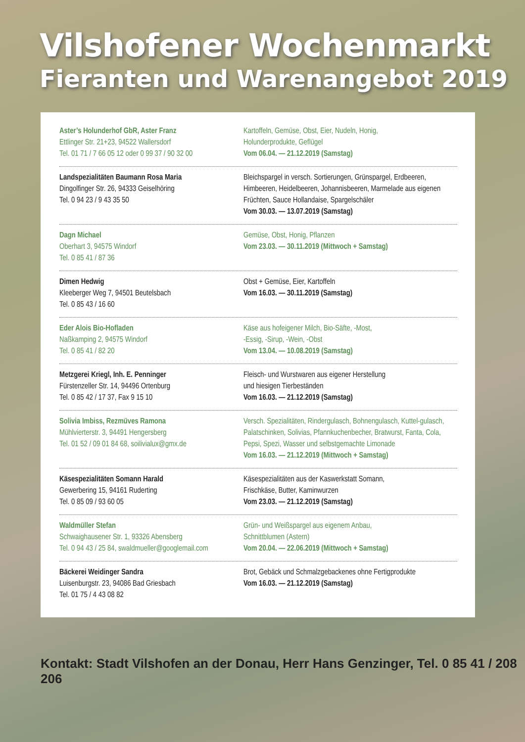Vilshofener Wochenmarkt
Fieranten und Warenangebot 2019
Aster’s Holunderhof GbR, Aster Franz
Ettlinger Str. 21+23, 94522 Wallersdorf
Tel. 01 71 / 7 66 05 12 oder 0 99 37 / 90 32 00
Kartoffeln, Gemüse, Obst, Eier, Nudeln, Honig,
Holunderprodukte, Geflügel
Vom 06.04. — 21.12.2019 (Samstag)
Landspezialitäten Baumann Rosa Maria
Dingolfinger Str. 26, 94333 Geiselhöring
Tel. 0 94 23 / 9 43 35 50
Bleichspargel in versch. Sortierungen, Grünspargel, Erdbeeren, Himbeeren, Heidelbeeren, Johannisbeeren, Marmelade aus eigenen Früchten, Sauce Hollandaise, Spargelschäler
Vom 30.03. — 13.07.2019 (Samstag)
Dagn Michael
Oberhart 3, 94575 Windorf
Tel. 0 85 41 / 87 36
Gemüse, Obst, Honig, Pflanzen
Vom 23.03. — 30.11.2019 (Mittwoch + Samstag)
Dimen Hedwig
Kleeberger Weg 7, 94501 Beutelsbach
Tel. 0 85 43 / 16 60
Obst + Gemüse, Eier, Kartoffeln
Vom 16.03. — 30.11.2019 (Samstag)
Eder Alois Bio-Hofladen
Naßkamping 2, 94575 Windorf
Tel. 0 85 41 / 82 20
Käse aus hofeigener Milch, Bio-Säfte, -Most,
-Essig, -Sirup, -Wein, -Obst
Vom 13.04. — 10.08.2019 (Samstag)
Metzgerei Kriegl, Inh. E. Penninger
Fürstenzeller Str. 14, 94496 Ortenburg
Tel. 0 85 42 / 17 37, Fax 9 15 10
Fleisch- und Wurstwaren aus eigener Herstellung
und hiesigen Tierbeständen
Vom 16.03. — 21.12.2019 (Samstag)
Solivia Imbiss, Rezmüves Ramona
Mühlvierterstr. 3, 94491 Hengersberg
Tel. 01 52 / 09 01 84 68, soilivialux@gmx.de
Versch. Spezialitäten, Rindergulasch, Bohnengulasch, Kuttel-gulasch, Palatschinken, Solivias, Pfannkuchenbecher, Bratwurst, Fanta, Cola, Pepsi, Spezi, Wasser und selbstgemachte Limonade
Vom 16.03. — 21.12.2019 (Mittwoch + Samstag)
Käsespezialitäten Somann Harald
Gewerbering 15, 94161 Ruderting
Tel. 0 85 09 / 93 60 05
Käsespezialitäten aus der Kaswerkstatt Somann,
Frischkäse, Butter, Kaminwurzen
Vom 23.03. — 21.12.2019 (Samstag)
Waldmüller Stefan
Schwaighausener Str. 1, 93326 Abensberg
Tel. 0 94 43 / 25 84, swaldmueller@googlemail.com
Grün- und Weißspargel aus eigenem Anbau,
Schnittblumen (Astern)
Vom 20.04. — 22.06.2019 (Mittwoch + Samstag)
Bäckerei Weidinger Sandra
Luisenburgstr. 23, 94086 Bad Griesbach
Tel. 01 75 / 4 43 08 82
Brot, Gebäck und Schmalzgebackenes ohne Fertigprodukte
Vom 16.03. — 21.12.2019 (Samstag)
Kontakt: Stadt Vilshofen an der Donau, Herr Hans Genzinger, Tel. 0 85 41 / 208 206